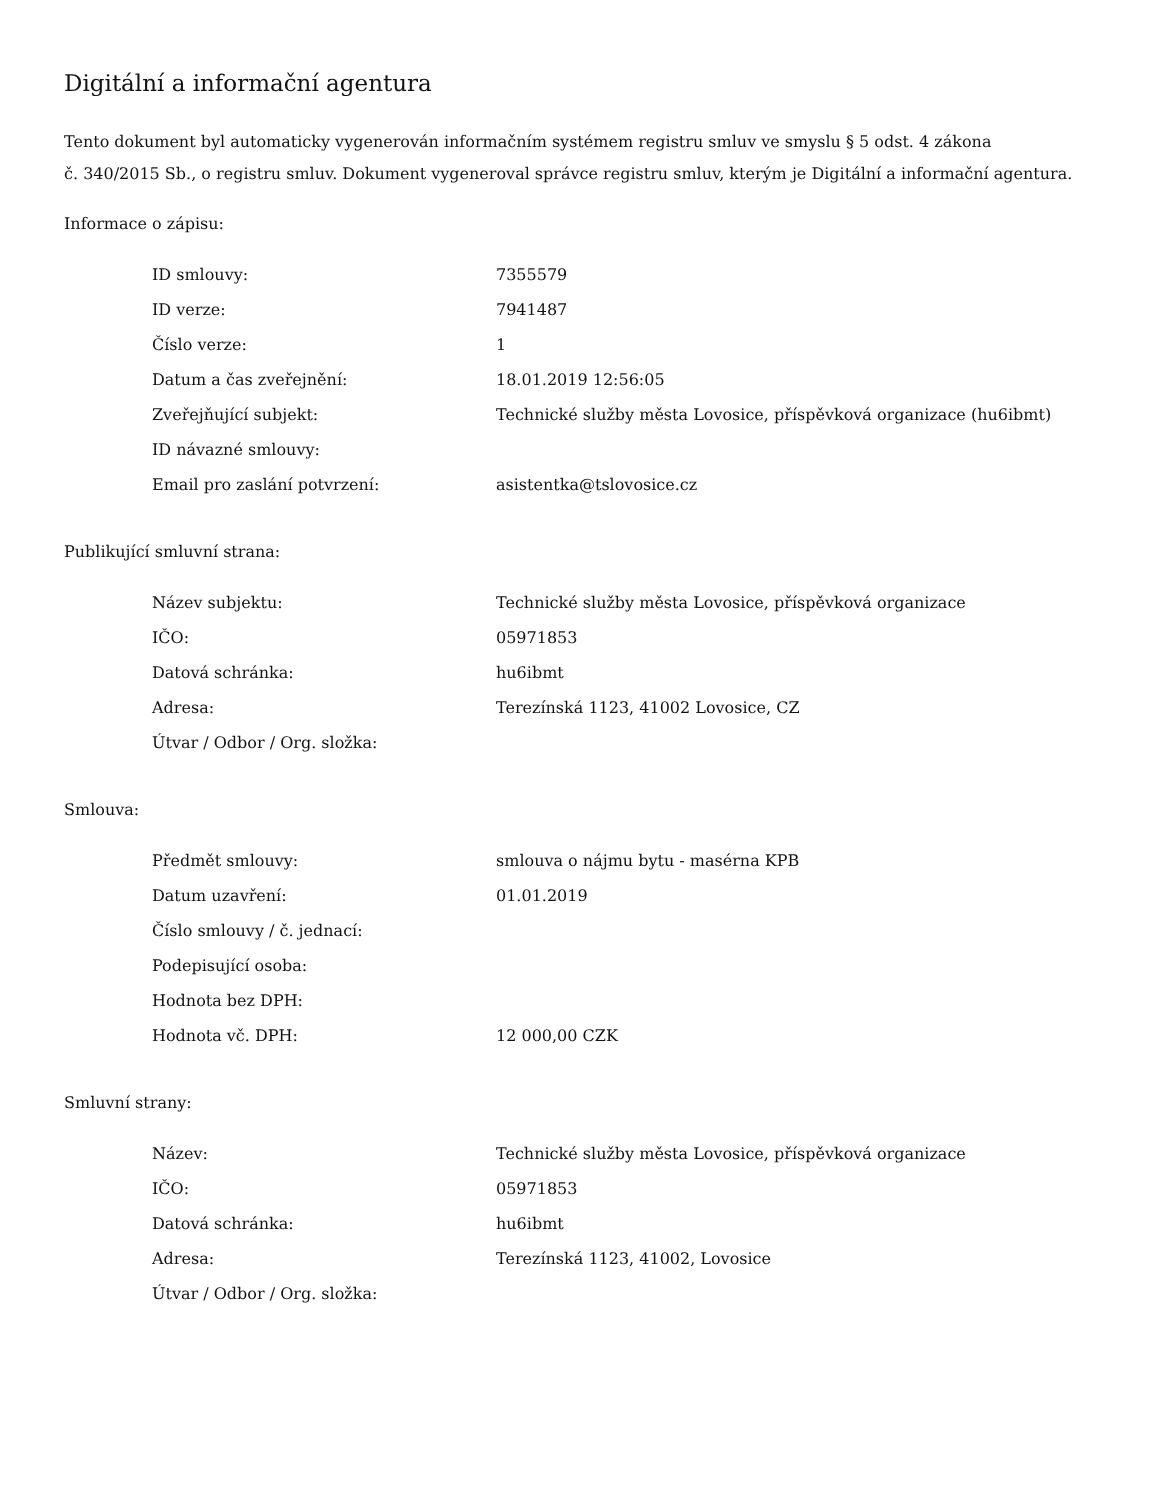Digitální a informační agentura
Tento dokument byl automaticky vygenerován informačním systémem registru smluv ve smyslu § 5 odst. 4 zákona
č. 340/2015 Sb., o registru smluv. Dokument vygeneroval správce registru smluv, kterým je Digitální a informační agentura.
Informace o zápisu:
| ID smlouvy: | 7355579 |
| ID verze: | 7941487 |
| Číslo verze: | 1 |
| Datum a čas zveřejnění: | 18.01.2019 12:56:05 |
| Zveřejňující subjekt: | Technické služby města Lovosice, příspěvková organizace (hu6ibmt) |
| ID návazné smlouvy: | |
| Email pro zaslání potvrzení: | asistentka@tslovosice.cz |
Publikující smluvní strana:
| Název subjektu: | Technické služby města Lovosice, příspěvková organizace |
| IČO: | 05971853 |
| Datová schránka: | hu6ibmt |
| Adresa: | Terezínská 1123, 41002 Lovosice, CZ |
| Útvar / Odbor / Org. složka: | |
Smlouva:
| Předmět smlouvy: | smlouva o nájmu bytu - masérna KPB |
| Datum uzavření: | 01.01.2019 |
| Číslo smlouvy / č. jednací: | |
| Podepisující osoba: | |
| Hodnota bez DPH: | |
| Hodnota vč. DPH: | 12 000,00 CZK |
Smluvní strany:
| Název: | Technické služby města Lovosice, příspěvková organizace |
| IČO: | 05971853 |
| Datová schránka: | hu6ibmt |
| Adresa: | Terezínská 1123, 41002, Lovosice |
| Útvar / Odbor / Org. složka: | |